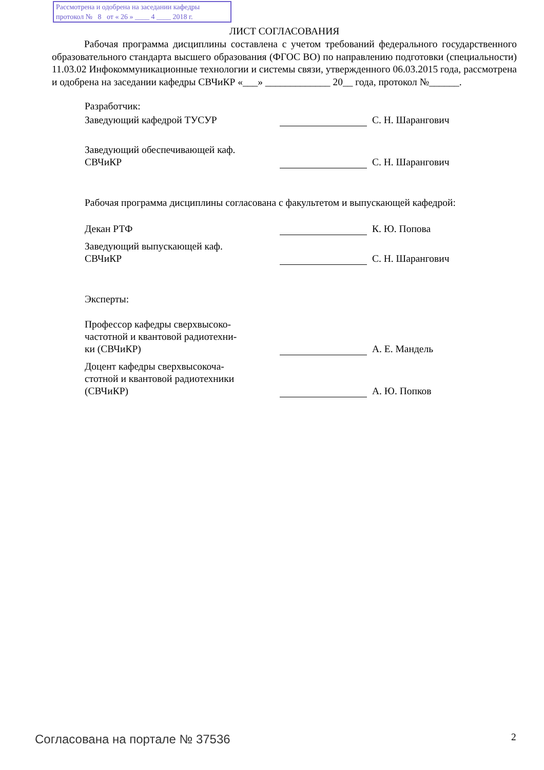Рассмотрена и одобрена на заседании кафедры
протокол № 8 от « 26 » ____ 4 ____ 2018 г.
ЛИСТ СОГЛАСОВАНИЯ
Рабочая программа дисциплины составлена с учетом требований федерального государственного образовательного стандарта высшего образования (ФГОС ВО) по направлению подготовки (специальности) 11.03.02 Инфокоммуникационные технологии и системы связи, утвержденного 06.03.2015 года, рассмотрена и одобрена на заседании кафедры СВЧиКР «___» _____________ 20__ года, протокол №______.
Разработчик:
Заведующий кафедрой ТУСУР С. Н. Шарангович
Заведующий обеспечивающей каф.
СВЧиКР
С. Н. Шарангович
Рабочая программа дисциплины согласована с факультетом и выпускающей кафедрой:
Декан РТФ К. Ю. Попова
Заведующий выпускающей каф.
СВЧиКР
С. Н. Шарангович
Эксперты:
Профессор кафедры сверхвысоко-
частотной и квантовой радиотехни-
ки (СВЧиКР)
А. Е. Мандель
Доцент кафедры сверхвысокоча-
стотной и квантовой радиотехники
(СВЧиКР)
А. Ю. Попков
Согласована на портале № 37536 2